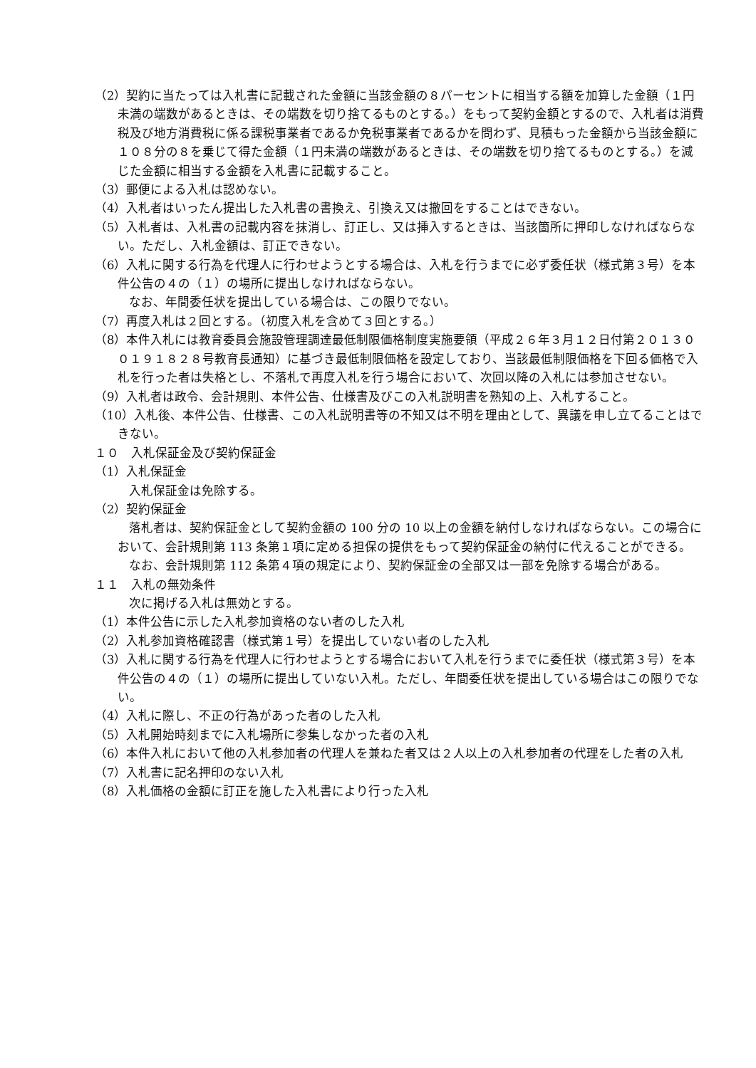（2）契約に当たっては入札書に記載された金額に当該金額の８パーセントに相当する額を加算した金額（１円未満の端数があるときは、その端数を切り捨てるものとする。）をもって契約金額とするので、入札者は消費税及び地方消費税に係る課税事業者であるか免税事業者であるかを問わず、見積もった金額から当該金額に１０８分の８を乗じて得た金額（１円未満の端数があるときは、その端数を切り捨てるものとする。）を減じた金額に相当する金額を入札書に記載すること。
（3）郵便による入札は認めない。
（4）入札者はいったん提出した入札書の書換え、引換え又は撤回をすることはできない。
（5）入札者は、入札書の記載内容を抹消し、訂正し、又は挿入するときは、当該箇所に押印しなければならない。ただし、入札金額は、訂正できない。
（6）入札に関する行為を代理人に行わせようとする場合は、入札を行うまでに必ず委任状（様式第３号）を本件公告の４の（１）の場所に提出しなければならない。
なお、年間委任状を提出している場合は、この限りでない。
（7）再度入札は２回とする。（初度入札を含めて３回とする。）
（8）本件入札には教育委員会施設管理調達最低制限価格制度実施要領（平成２６年３月１２日付第２０１３００１９１８２８号教育長通知）に基づき最低制限価格を設定しており、当該最低制限価格を下回る価格で入札を行った者は失格とし、不落札で再度入札を行う場合において、次回以降の入札には参加させない。
（9）入札者は政令、会計規則、本件公告、仕様書及びこの入札説明書を熟知の上、入札すること。
（10）入札後、本件公告、仕様書、この入札説明書等の不知又は不明を理由として、異議を申し立てることはできない。
１０　入札保証金及び契約保証金
（1）入札保証金
入札保証金は免除する。
（2）契約保証金
落札者は、契約保証金として契約金額の 100 分の 10 以上の金額を納付しなければならない。この場合において、会計規則第 113 条第１項に定める担保の提供をもって契約保証金の納付に代えることができる。
なお、会計規則第 112 条第４項の規定により、契約保証金の全部又は一部を免除する場合がある。
１１　入札の無効条件
次に掲げる入札は無効とする。
（1）本件公告に示した入札参加資格のない者のした入札
（2）入札参加資格確認書（様式第１号）を提出していない者のした入札
（3）入札に関する行為を代理人に行わせようとする場合において入札を行うまでに委任状（様式第３号）を本件公告の４の（１）の場所に提出していない入札。ただし、年間委任状を提出している場合はこの限りでない。
（4）入札に際し、不正の行為があった者のした入札
（5）入札開始時刻までに入札場所に参集しなかった者の入札
（6）本件入札において他の入札参加者の代理人を兼ねた者又は２人以上の入札参加者の代理をした者の入札
（7）入札書に記名押印のない入札
（8）入札価格の金額に訂正を施した入札書により行った入札